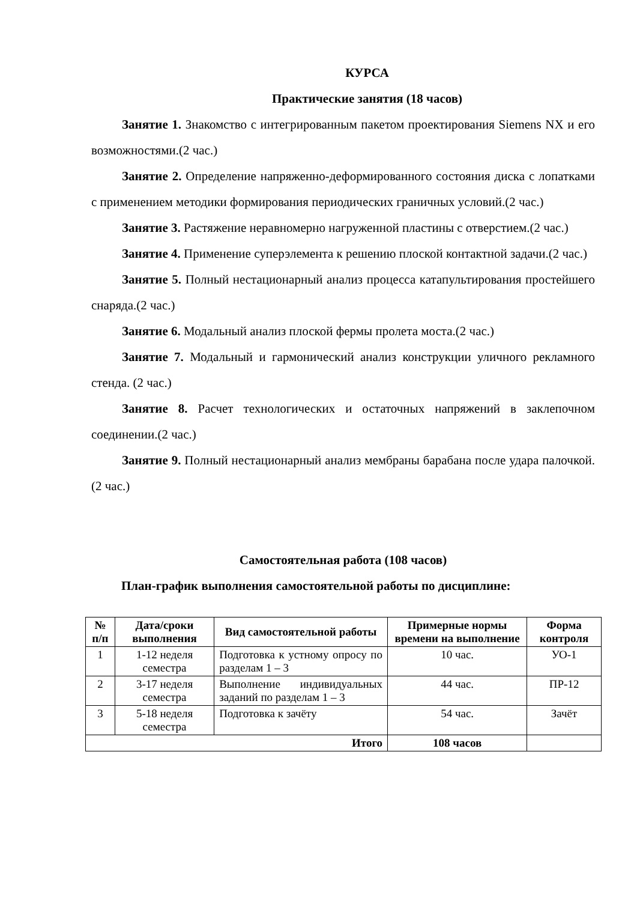КУРСА
Практические занятия (18 часов)
Занятие 1. Знакомство с интегрированным пакетом проектирования Siemens NX и его возможностями.(2 час.)
Занятие 2. Определение напряженно-деформированного состояния диска с лопатками с применением методики формирования периодических граничных условий.(2 час.)
Занятие 3. Растяжение неравномерно нагруженной пластины с отверстием.(2 час.)
Занятие 4. Применение суперэлемента к решению плоской контактной задачи.(2 час.)
Занятие 5. Полный нестационарный анализ процесса катапультирования простейшего снаряда.(2 час.)
Занятие 6. Модальный анализ плоской фермы пролета моста.(2 час.)
Занятие 7. Модальный и гармонический анализ конструкции уличного рекламного стенда. (2 час.)
Занятие 8. Расчет технологических и остаточных напряжений в заклепочном соединении.(2 час.)
Занятие 9. Полный нестационарный анализ мембраны барабана после удара палочкой.(2 час.)
Самостоятельная работа (108 часов)
План-график выполнения самостоятельной работы по дисциплине:
| № п/п | Дата/сроки выполнения | Вид самостоятельной работы | Примерные нормы времени на выполнение | Форма контроля |
| --- | --- | --- | --- | --- |
| 1 | 1-12 неделя семестра | Подготовка к устному опросу по разделам 1 – 3 | 10 час. | УО-1 |
| 2 | 3-17 неделя семестра | Выполнение индивидуальных заданий по разделам 1 – 3 | 44 час. | ПР-12 |
| 3 | 5-18 неделя семестра | Подготовка к зачёту | 54 час. | Зачёт |
| Итого | | | 108 часов | |